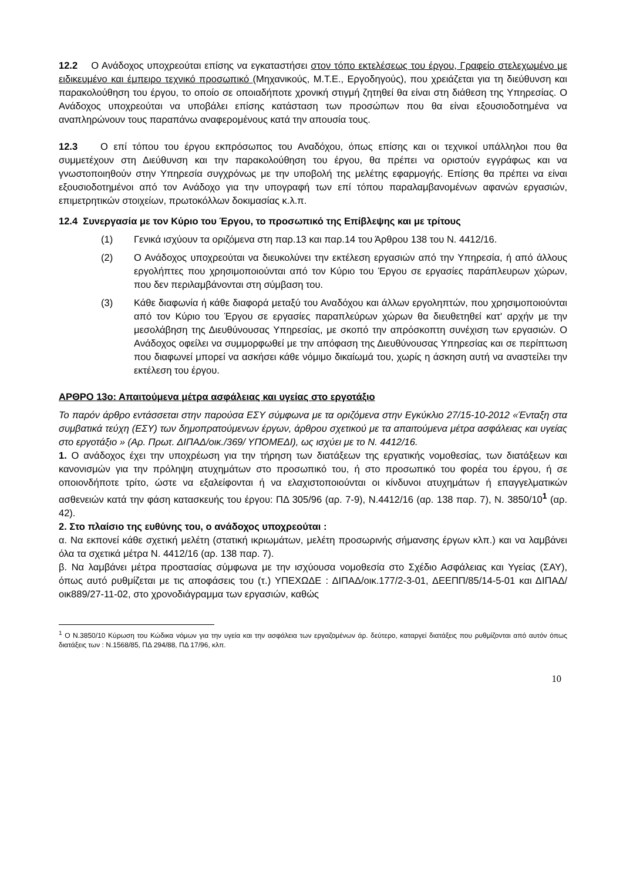12.2 Ο Ανάδοχος υποχρεούται επίσης να εγκαταστήσει στον τόπο εκτελέσεως του έργου, Γραφείο στελεχωμένο με ειδικευμένο και έμπειρο τεχνικό προσωπικό (Μηχανικούς, Μ.Τ.Ε., Εργοδηγούς), που χρειάζεται για τη διεύθυνση και παρακολούθηση του έργου, το οποίο σε οποιαδήποτε χρονική στιγμή ζητηθεί θα είναι στη διάθεση της Υπηρεσίας. Ο Ανάδοχος υποχρεούται να υποβάλει επίσης κατάσταση των προσώπων που θα είναι εξουσιοδοτημένα να αναπληρώνουν τους παραπάνω αναφερομένους κατά την απουσία τους.
12.3 Ο επί τόπου του έργου εκπρόσωπος του Αναδόχου, όπως επίσης και οι τεχνικοί υπάλληλοι που θα συμμετέχουν στη Διεύθυνση και την παρακολούθηση του έργου, θα πρέπει να οριστούν εγγράφως και να γνωστοποιηθούν στην Υπηρεσία συγχρόνως με την υποβολή της μελέτης εφαρμογής. Επίσης θα πρέπει να είναι εξουσιοδοτημένοι από τον Ανάδοχο για την υπογραφή των επί τόπου παραλαμβανομένων αφανών εργασιών, επιμετρητικών στοιχείων, πρωτοκόλλων δοκιμασίας κ.λ.π.
12.4 Συνεργασία με τον Κύριο του Έργου, το προσωπικό της Επίβλεψης και με τρίτους
(1) Γενικά ισχύουν τα οριζόμενα στη παρ.13 και παρ.14 του Άρθρου 138 του Ν. 4412/16.
(2) Ο Ανάδοχος υποχρεούται να διευκολύνει την εκτέλεση εργασιών από την Υπηρεσία, ή από άλλους εργολήπτες που χρησιμοποιούνται από τον Κύριο του Έργου σε εργασίες παράπλευρων χώρων, που δεν περιλαμβάνονται στη σύμβαση του.
(3) Κάθε διαφωνία ή κάθε διαφορά μεταξύ του Αναδόχου και άλλων εργοληπτών, που χρησιμοποιούνται από τον Κύριο του Έργου σε εργασίες παραπλεύρων χώρων θα διευθετηθεί κατ' αρχήν με την μεσολάβηση της Διευθύνουσας Υπηρεσίας, με σκοπό την απρόσκοπτη συνέχιση των εργασιών. Ο Ανάδοχος οφείλει να συμμορφωθεί με την απόφαση της Διευθύνουσας Υπηρεσίας και σε περίπτωση που διαφωνεί μπορεί να ασκήσει κάθε νόμιμο δικαίωμά του, χωρίς η άσκηση αυτή να αναστείλει την εκτέλεση του έργου.
ΑΡΘΡΟ 13ο: Απαιτούμενα μέτρα ασφάλειας και υγείας στο εργοτάξιο
Το παρόν άρθρο εντάσσεται στην παρούσα ΕΣΥ σύμφωνα με τα οριζόμενα στην Εγκύκλιο 27/15-10-2012 «Ένταξη στα συμβατικά τεύχη (ΕΣΥ) των δημοπρατούμενων έργων, άρθρου σχετικού με τα απαιτούμενα μέτρα ασφάλειας και υγείας στο εργοτάξιο » (Αρ. Πρωτ. ΔΙΠΑΔ/οικ./369/ ΥΠΟΜΕΔΙ), ως ισχύει με το Ν. 4412/16.
1. Ο ανάδοχος έχει την υποχρέωση για την τήρηση των διατάξεων της εργατικής νομοθεσίας, των διατάξεων και κανονισμών για την πρόληψη ατυχημάτων στο προσωπικό του, ή στο προσωπικό του φορέα του έργου, ή σε οποιονδήποτε τρίτο, ώστε να εξαλείφονται ή να ελαχιστοποιούνται οι κίνδυνοι ατυχημάτων ή επαγγελματικών ασθενειών κατά την φάση κατασκευής του έργου: ΠΔ 305/96 (αρ. 7-9), Ν.4412/16 (αρ. 138 παρ. 7), Ν. 3850/10<sup>1</sup> (αρ. 42).
2. Στο πλαίσιο της ευθύνης του, ο ανάδοχος υποχρεούται :
α. Να εκπονεί κάθε σχετική μελέτη (στατική ικριωμάτων, μελέτη προσωρινής σήμανσης έργων κλπ.) και να λαμβάνει όλα τα σχετικά μέτρα Ν. 4412/16 (αρ. 138 παρ. 7).
β. Να λαμβάνει μέτρα προστασίας σύμφωνα με την ισχύουσα νομοθεσία στο Σχέδιο Ασφάλειας και Υγείας (ΣΑΥ), όπως αυτό ρυθμίζεται με τις αποφάσεις του (τ.) ΥΠΕΧΩΔΕ : ΔΙΠΑΔ/οικ.177/2-3-01, ΔΕΕΠΠ/85/14-5-01 και ΔΙΠΑΔ/οικ889/27-11-02, στο χρονοδιάγραμμα των εργασιών, καθώς
<sup>1</sup> Ο Ν.3850/10 Κύρωση του Κώδικα νόμων για την υγεία και την ασφάλεια των εργαζομένων άρ. δεύτερο, καταργεί διατάξεις που ρυθμίζονται από αυτόν όπως διατάξεις των : Ν.1568/85, ΠΔ 294/88, ΠΔ 17/96, κλπ.
10